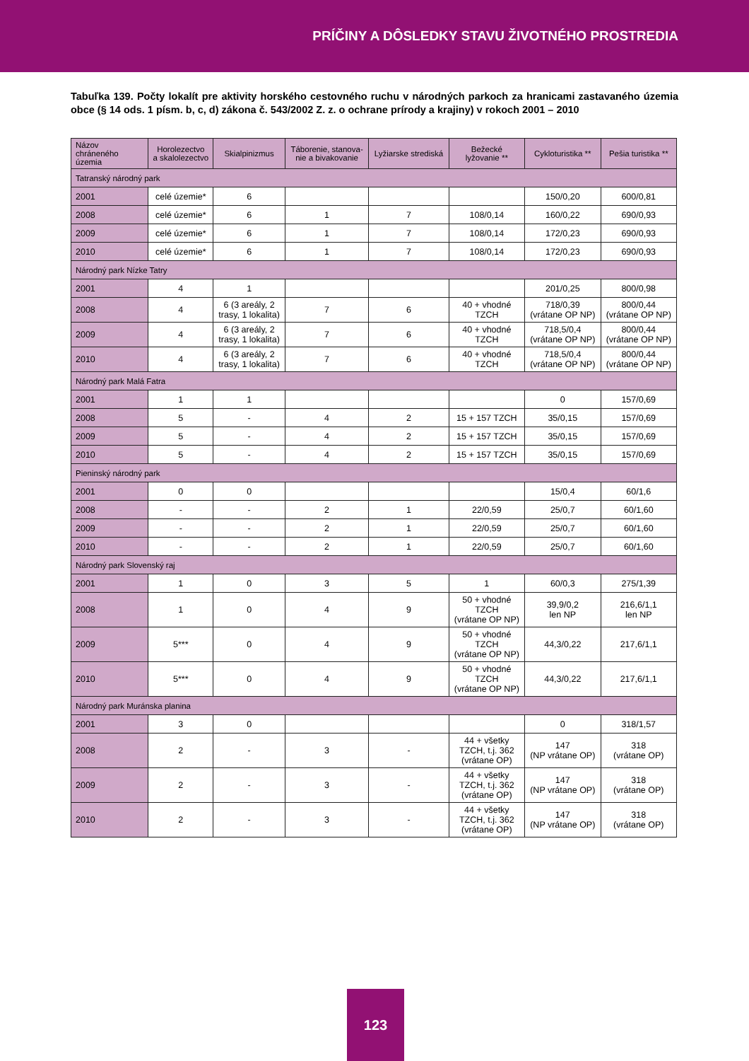PRÍČINY A DÔSLEDKY STAVU ŽIVOTNÉHO PROSTREDIA
Tabuľka 139. Počty lokalít pre aktivity horského cestovného ruchu v národných parkoch za hranicami zastavaného územia obce (§ 14 ods. 1 písm. b, c, d) zákona č. 543/2002 Z. z. o ochrane prírody a krajiny) v rokoch 2001 – 2010
| Názov chráneného územia | Horolezectvo a skalolezectvo | Skialpinizmus | Táborenie, stanova- nie a bivakovanie | Lyžiarske strediská | Bežecké lyžovanie ** | Cykloturistika ** | Pešia turistika ** |
| --- | --- | --- | --- | --- | --- | --- | --- |
| Tatranský národný park | | | | | | | |
| 2001 | celé územie* | 6 | | | | 150/0,20 | 600/0,81 |
| 2008 | celé územie* | 6 | 1 | 7 | 108/0,14 | 160/0,22 | 690/0,93 |
| 2009 | celé územie* | 6 | 1 | 7 | 108/0,14 | 172/0,23 | 690/0,93 |
| 2010 | celé územie* | 6 | 1 | 7 | 108/0,14 | 172/0,23 | 690/0,93 |
| Národný park Nízke Tatry | | | | | | | |
| 2001 | 4 | 1 | | | | 201/0,25 | 800/0,98 |
| 2008 | 4 | 6 (3 areály, 2 trasy, 1 lokalita) | 7 | 6 | 40 + vhodné TZCH | 718/0,39 (vrátane OP NP) | 800/0,44 (vrátane OP NP) |
| 2009 | 4 | 6 (3 areály, 2 trasy, 1 lokalita) | 7 | 6 | 40 + vhodné TZCH | 718,5/0,4 (vrátane OP NP) | 800/0,44 (vrátane OP NP) |
| 2010 | 4 | 6 (3 areály, 2 trasy, 1 lokalita) | 7 | 6 | 40 + vhodné TZCH | 718,5/0,4 (vrátane OP NP) | 800/0,44 (vrátane OP NP) |
| Národný park Malá Fatra | | | | | | | |
| 2001 | 1 | 1 | | | | 0 | 157/0,69 |
| 2008 | 5 | - | 4 | 2 | 15 + 157 TZCH | 35/0,15 | 157/0,69 |
| 2009 | 5 | - | 4 | 2 | 15 + 157 TZCH | 35/0,15 | 157/0,69 |
| 2010 | 5 | - | 4 | 2 | 15 + 157 TZCH | 35/0,15 | 157/0,69 |
| Pieninský národný park | | | | | | | |
| 2001 | 0 | 0 | | | | 15/0,4 | 60/1,6 |
| 2008 | - | - | 2 | 1 | 22/0,59 | 25/0,7 | 60/1,60 |
| 2009 | - | - | 2 | 1 | 22/0,59 | 25/0,7 | 60/1,60 |
| 2010 | - | - | 2 | 1 | 22/0,59 | 25/0,7 | 60/1,60 |
| Národný park Slovenský raj | | | | | | | |
| 2001 | 1 | 0 | 3 | 5 | 1 | 60/0,3 | 275/1,39 |
| 2008 | 1 | 0 | 4 | 9 | 50 + vhodné TZCH (vrátane OP NP) | 39,9/0,2 len NP | 216,6/1,1 len NP |
| 2009 | 5*** | 0 | 4 | 9 | 50 + vhodné TZCH (vrátane OP NP) | 44,3/0,22 | 217,6/1,1 |
| 2010 | 5*** | 0 | 4 | 9 | 50 + vhodné TZCH (vrátane OP NP) | 44,3/0,22 | 217,6/1,1 |
| Národný park Muránska planina | | | | | | | |
| 2001 | 3 | 0 | | | | 0 | 318/1,57 |
| 2008 | 2 | - | 3 | - | 44 + všetky TZCH, t.j. 362 (vrátane OP) | 147 (NP vrátane OP) | 318 (vrátane OP) |
| 2009 | 2 | - | 3 | - | 44 + všetky TZCH, t.j. 362 (vrátane OP) | 147 (NP vrátane OP) | 318 (vrátane OP) |
| 2010 | 2 | - | 3 | - | 44 + všetky TZCH, t.j. 362 (vrátane OP) | 147 (NP vrátane OP) | 318 (vrátane OP) |
123